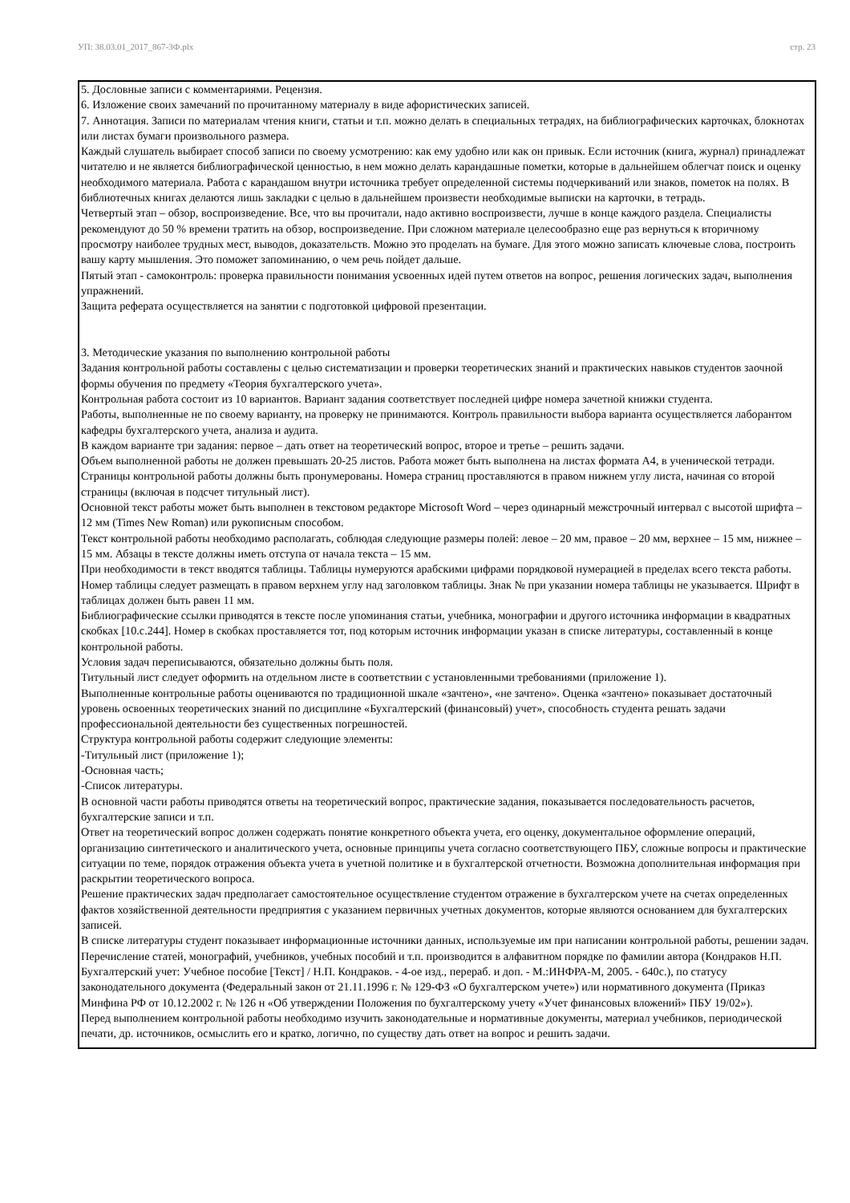УП: 38.03.01_2017_867-3Ф.plx стр. 23
5. Дословные записи с комментариями. Рецензия.
6. Изложение своих замечаний по прочитанному материалу в виде афористических записей.
7. Аннотация. Записи по материалам чтения книги, статьи и т.п. можно делать в специальных тетрадях, на библиографических карточках, блокнотах или листах бумаги произвольного размера.
Каждый слушатель выбирает способ записи по своему усмотрению: как ему удобно или как он привык. Если источник (книга, журнал) принадлежат читателю и не является библиографической ценностью, в нем можно делать карандашные пометки, которые в дальнейшем облегчат поиск и оценку необходимого материала. Работа с карандашом внутри источника требует определенной системы подчеркиваний или знаков, пометок на полях. В библиотечных книгах делаются лишь закладки с целью в дальнейшем произвести необходимые выписки на карточки, в тетрадь.
Четвертый этап – обзор, воспроизведение. Все, что вы прочитали, надо активно воспроизвести, лучше в конце каждого раздела. Специалисты рекомендуют до 50 % времени тратить на обзор, воспроизведение. При сложном материале целесообразно еще раз вернуться к вторичному просмотру наиболее трудных мест, выводов, доказательств. Можно это проделать на бумаге. Для этого можно записать ключевые слова, построить вашу карту мышления. Это поможет запоминанию, о чем речь пойдет дальше.
Пятый этап - самоконтроль: проверка правильности понимания усвоенных идей путем ответов на вопрос, решения логических задач, выполнения упражнений.
Защита реферата осуществляется на занятии с подготовкой цифровой презентации.
3. Методические указания по выполнению контрольной работы
Задания контрольной работы составлены с целью систематизации и проверки теоретических знаний и практических навыков студентов заочной формы обучения по предмету «Теория бухгалтерского учета».
Контрольная работа состоит из 10 вариантов. Вариант задания соответствует последней цифре номера зачетной книжки студента.
Работы, выполненные не по своему варианту, на проверку не принимаются. Контроль правильности выбора варианта осуществляется лаборантом кафедры бухгалтерского учета, анализа и аудита.
В каждом варианте три задания: первое – дать ответ на теоретический вопрос, второе и третье – решить задачи.
Объем выполненной работы не должен превышать 20-25 листов. Работа может быть выполнена на листах формата А4, в ученической тетради.
Страницы контрольной работы должны быть пронумерованы. Номера страниц проставляются в правом нижнем углу листа, начиная со второй страницы (включая в подсчет титульный лист).
Основной текст работы может быть выполнен в текстовом редакторе Microsoft Word – через одинарный межстрочный интервал с высотой шрифта – 12 мм (Times New Roman) или рукописным способом.
Текст контрольной работы необходимо располагать, соблюдая следующие размеры полей: левое – 20 мм, правое – 20 мм, верхнее – 15 мм, нижнее – 15 мм. Абзацы в тексте должны иметь отступа от начала текста – 15 мм.
При необходимости в текст вводятся таблицы. Таблицы нумеруются арабскими цифрами порядковой нумерацией в пределах всего текста работы. Номер таблицы следует размещать в правом верхнем углу над заголовком таблицы. Знак № при указании номера таблицы не указывается. Шрифт в таблицах должен быть равен 11 мм.
Библиографические ссылки приводятся в тексте после упоминания статьи, учебника, монографии и другого источника информации в квадратных скобках [10.с.244]. Номер в скобках проставляется тот, под которым источник информации указан в списке литературы, составленный в конце контрольной работы.
Условия задач переписываются, обязательно должны быть поля.
Титульный лист следует оформить на отдельном листе в соответствии с установленными требованиями (приложение 1).
Выполненные контрольные работы оцениваются по традиционной шкале «зачтено», «не зачтено». Оценка «зачтено» показывает достаточный уровень освоенных теоретических знаний по дисциплине «Бухгалтерский (финансовый) учет», способность студента решать задачи профессиональной деятельности без существенных погрешностей.
Структура контрольной работы содержит следующие элементы:
-Титульный лист (приложение 1);
-Основная часть;
-Список литературы.
В основной части работы приводятся ответы на теоретический вопрос, практические задания, показывается последовательность расчетов, бухгалтерские записи и т.п.
Ответ на теоретический вопрос должен содержать понятие конкретного объекта учета, его оценку, документальное оформление операций, организацию синтетического и аналитического учета, основные принципы учета согласно соответствующего ПБУ, сложные вопросы и практические ситуации по теме, порядок отражения объекта учета в учетной политике и в бухгалтерской отчетности. Возможна дополнительная информация при раскрытии теоретического вопроса.
Решение практических задач предполагает самостоятельное осуществление студентом отражение в бухгалтерском учете на счетах определенных фактов хозяйственной деятельности предприятия с указанием первичных учетных документов, которые являются основанием для бухгалтерских записей.
В списке литературы студент показывает информационные источники данных, используемые им при написании контрольной работы, решении задач. Перечисление статей, монографий, учебников, учебных пособий и т.п. производится в алфавитном порядке по фамилии автора (Кондраков Н.П. Бухгалтерский учет: Учебное пособие [Текст] / Н.П. Кондраков. - 4-ое изд., перераб. и доп. - М.:ИНФРА-М, 2005. - 640с.), по статусу законодательного документа (Федеральный закон от 21.11.1996 г. № 129-ФЗ «О бухгалтерском учете») или нормативного документа (Приказ Минфина РФ от 10.12.2002 г. № 126 н «Об утверждении Положения по бухгалтерскому учету «Учет финансовых вложений» ПБУ 19/02»).
Перед выполнением контрольной работы необходимо изучить законодательные и нормативные документы, материал учебников, периодической печати, др. источников, осмыслить его и кратко, логично, по существу дать ответ на вопрос и решить задачи.